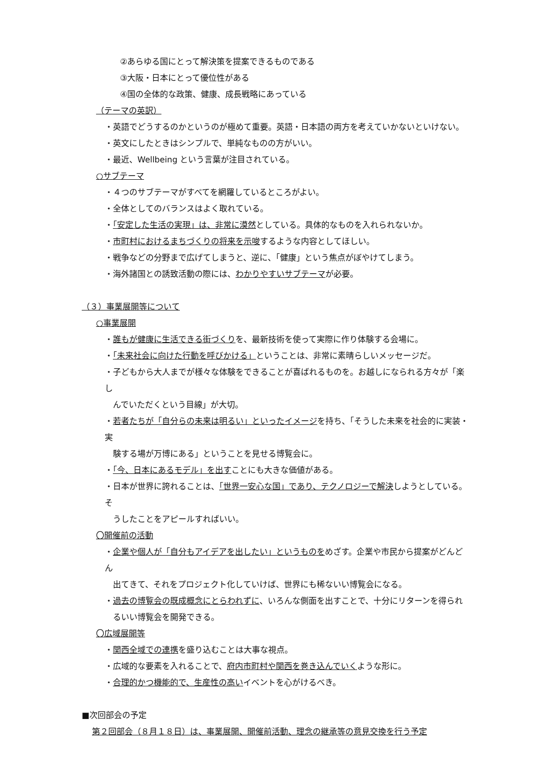②あらゆる国にとって解決策を提案できるものである
③大阪・日本にとって優位性がある
④国の全体的な政策、健康、成長戦略にあっている
（テーマの英訳）
・英語でどうするのかというのが極めて重要。英語・日本語の両方を考えていかないといけない。
・英文にしたときはシンプルで、単純なものの方がいい。
・最近、Wellbeing という言葉が注目されている。
○サブテーマ
・４つのサブテーマがすべてを網羅しているところがよい。
・全体としてのバランスはよく取れている。
・「安定した生活の実現」は、非常に漠然としている。具体的なものを入れられないか。
・市町村におけるまちづくりの将来を示唆するような内容としてほしい。
・戦争などの分野まで広げてしまうと、逆に、「健康」という焦点がぼやけてしまう。
・海外諸国との誘致活動の際には、わかりやすいサブテーマが必要。
（３）事業展開等について
○事業展開
・誰もが健康に生活できる街づくりを、最新技術を使って実際に作り体験する会場に。
・「未来社会に向けた行動を呼びかける」ということは、非常に素晴らしいメッセージだ。
・子どもから大人までが様々な体験をできることが喜ばれるものを。お越しになられる方々が「楽し
んでいただくという目線」が大切。
・若者たちが「自分らの未来は明るい」といったイメージを持ち、「そうした未来を社会的に実装・実
験する場が万博にある」ということを見せる博覧会に。
・「今、日本にあるモデル」を出すことにも大きな価値がある。
・日本が世界に誇れることは、「世界一安心な国」であり、テクノロジーで解決しようとしている。そ
うしたことをアピールすればいい。
〇開催前の活動
・企業や個人が「自分もアイデアを出したい」というものをめざす。企業や市民から提案がどんどん
出てきて、それをプロジェクト化していけば、世界にも稀ないい博覧会になる。
・過去の博覧会の既成概念にとらわれずに、いろんな側面を出すことで、十分にリターンを得られ
るいい博覧会を開発できる。
〇広域展開等
・関西全域での連携を盛り込むことは大事な視点。
・広域的な要素を入れることで、府内市町村や関西を巻き込んでいくような形に。
・合理的かつ機能的で、生産性の高いイベントを心がけるべき。
■次回部会の予定
第２回部会（８月１８日）は、事業展開、開催前活動、理念の継承等の意見交換を行う予定